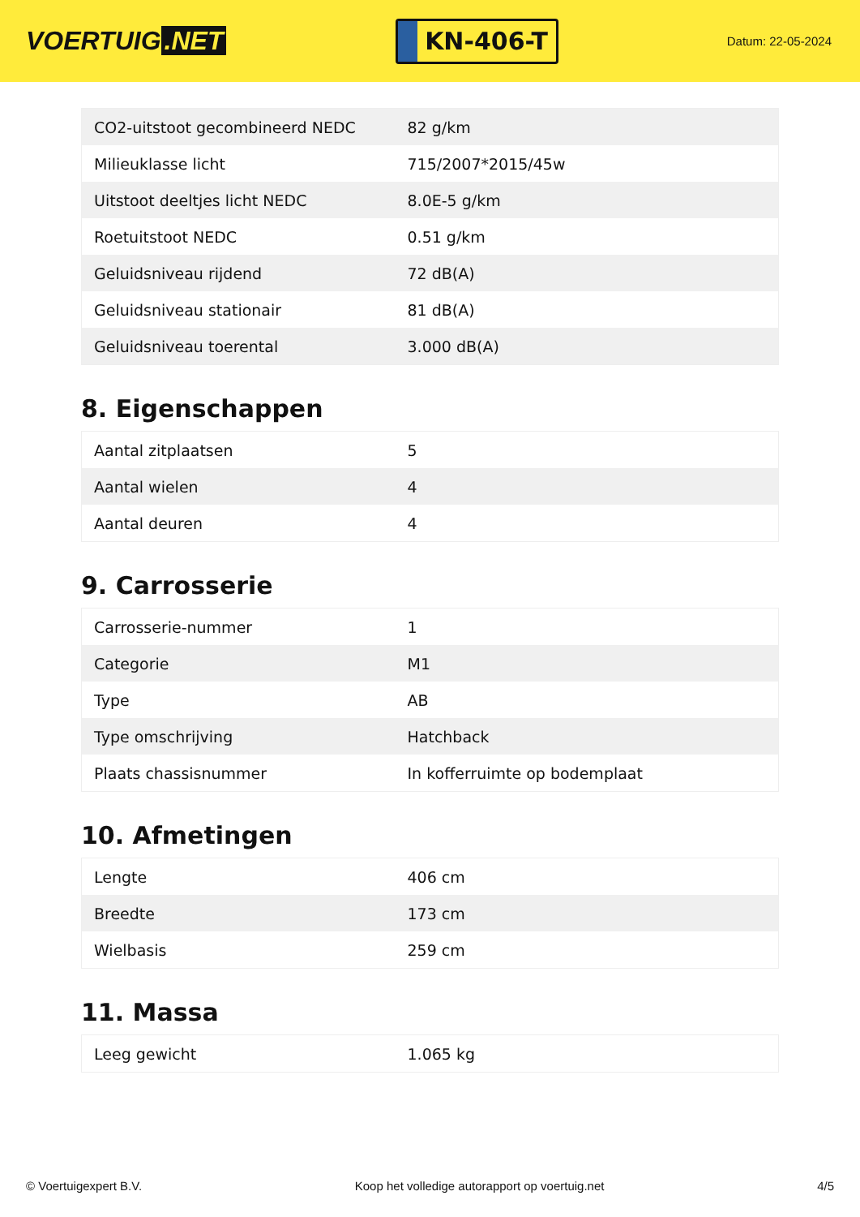VOERTUIG.NET
KN-406-T
Datum: 22-05-2024
| CO2-uitstoot gecombineerd NEDC | 82 g/km |
| Milieuklasse licht | 715/2007*2015/45w |
| Uitstoot deeltjes licht NEDC | 8.0E-5 g/km |
| Roetuitstoot NEDC | 0.51 g/km |
| Geluidsniveau rijdend | 72 dB(A) |
| Geluidsniveau stationair | 81 dB(A) |
| Geluidsniveau toerental | 3.000 dB(A) |
8. Eigenschappen
| Aantal zitplaatsen | 5 |
| Aantal wielen | 4 |
| Aantal deuren | 4 |
9. Carrosserie
| Carrosserie-nummer | 1 |
| Categorie | M1 |
| Type | AB |
| Type omschrijving | Hatchback |
| Plaats chassisnummer | In kofferruimte op bodemplaat |
10. Afmetingen
| Lengte | 406 cm |
| Breedte | 173 cm |
| Wielbasis | 259 cm |
11. Massa
| Leeg gewicht | 1.065 kg |
© Voertuigexpert B.V. Koop het volledige autorapport op voertuig.net 4/5